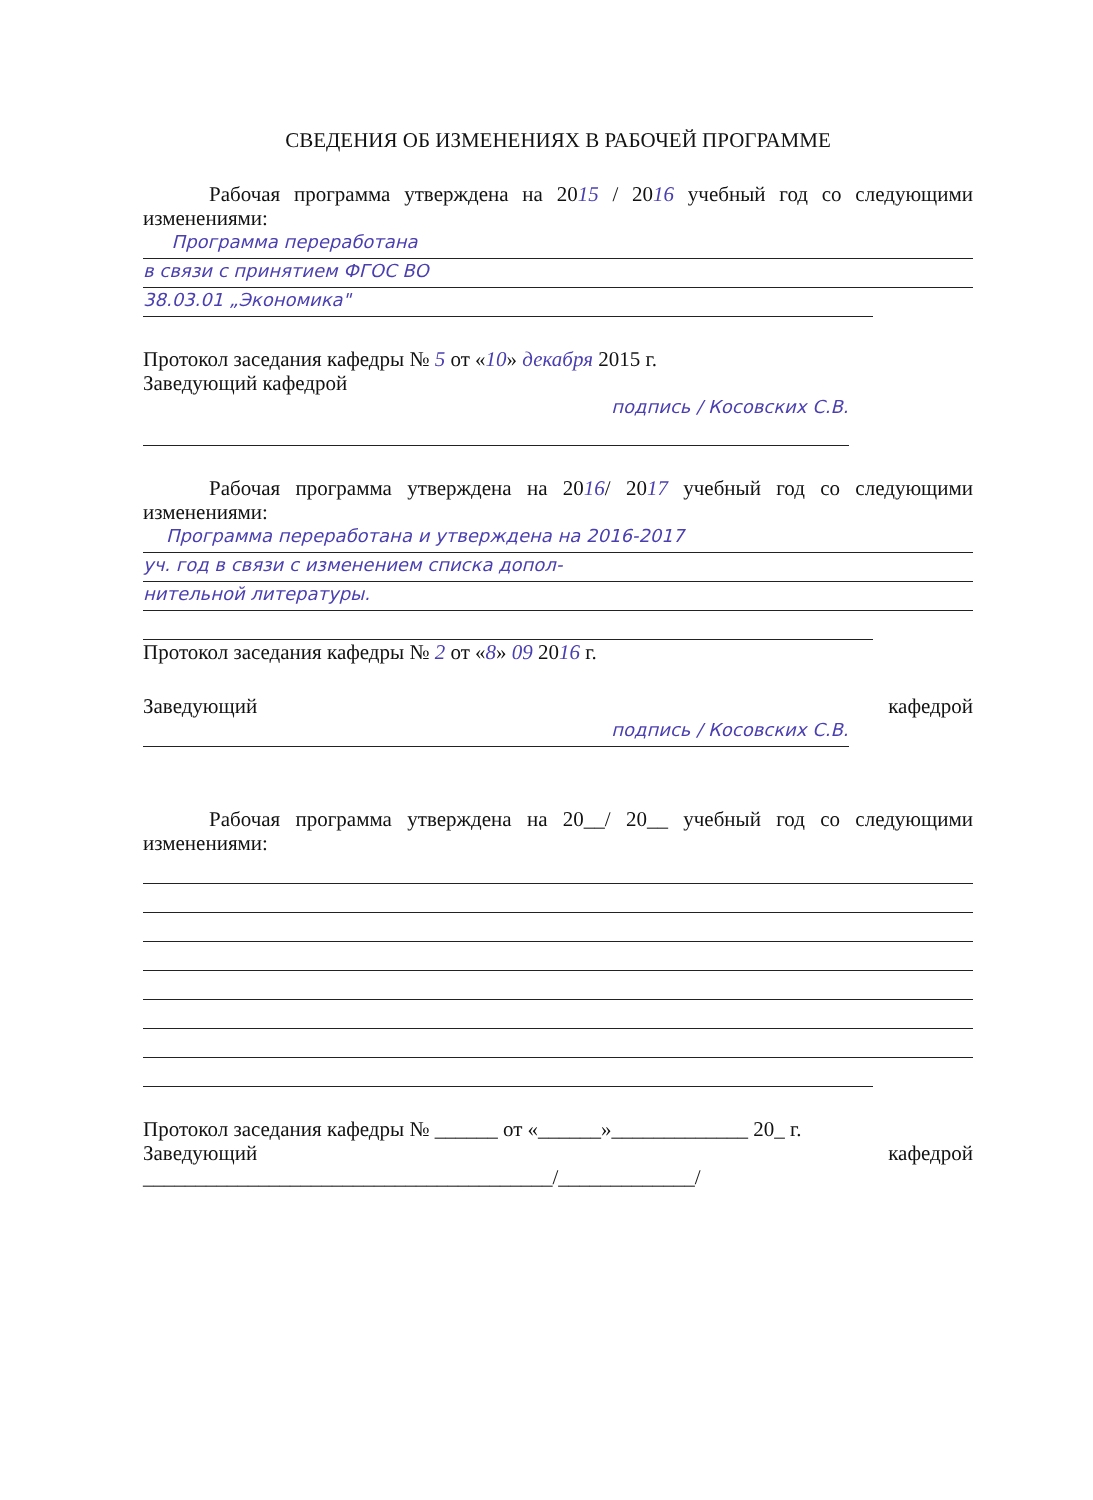СВЕДЕНИЯ ОБ ИЗМЕНЕНИЯХ В РАБОЧЕЙ ПРОГРАММЕ
Рабочая программа утверждена на 2015 / 2016 учебный год со следующими изменениями:
Программа переработана
в связи с принятием ФГОС ВО
38.03.01 „Экономика"
Протокол заседания кафедры № 5 от «10» декабря 2015 г.
Заведующий кафедрой
подпись / Косовских С.В.
Рабочая программа утверждена на 2016/ 2017 учебный год со следующими изменениями:
Программа переработана и утверждена на 2016-2017
уч. год в связи с изменением списка допол-
нительной литературы.
Протокол заседания кафедры № 2 от «8» 09 2016 г.
Заведующий кафедрой
подпись / Косовских С.В.
Рабочая программа утверждена на 20__/ 20__ учебный год со следующими изменениями:
Протокол заседания кафедры № ______ от «______»_____________ 20_ г.
Заведующий кафедрой
_______________________________________/_____________/